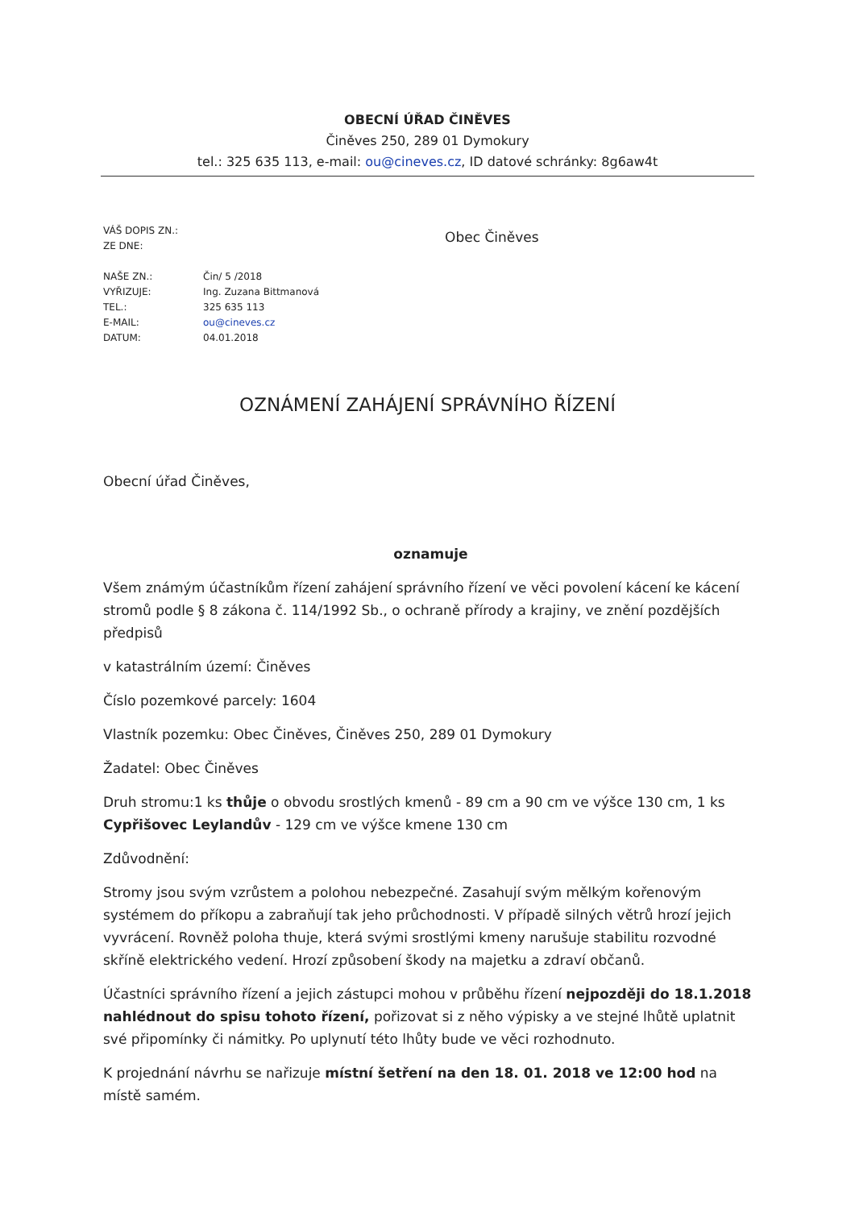OBECNÍ ÚŘAD ČINĚVES
Činěves 250, 289 01 Dymokury
tel.: 325 635 113, e-mail: ou@cineves.cz, ID datové schránky: 8g6aw4t
VÁŠ DOPIS ZN.:
ZE DNE:
NAŠE ZN.:
VYŘIZUJE:
TEL.:
E-MAIL:
DATUM:
Čin/ 5 /2018
Ing. Zuzana Bittmanová
325 635 113
ou@cineves.cz
04.01.2018
Obec Činěves
OZNÁMENÍ ZAHÁJENÍ SPRÁVNÍHO ŘÍZENÍ
Obecní úřad Činěves,
oznamuje
Všem známým účastníkům řízení zahájení správního řízení ve věci povolení kácení ke kácení stromů podle § 8 zákona č. 114/1992 Sb., o ochraně přírody a krajiny, ve znění pozdějších předpisů
v katastrálním území: Činěves
Číslo pozemkové parcely: 1604
Vlastník pozemku: Obec Činěves, Činěves 250, 289 01 Dymokury
Žadatel: Obec Činěves
Druh stromu:1 ks thůje o obvodu srostlých kmenů - 89 cm a 90 cm ve výšce 130 cm, 1 ks Cypřišovec Leylandův - 129 cm ve výšce kmene 130 cm
Zdůvodnění:
Stromy jsou svým vzrůstem a polohou nebezpečné. Zasahují svým mělkým kořenovým systémem do příkopu a zabraňují tak jeho průchodnosti. V případě silných větrů hrozí jejich vyvrácení. Rovněž poloha thuje, která svými srostlými kmeny narušuje stabilitu rozvodné skříně elektrického vedení. Hrozí způsobení škody na majetku a zdraví občanů.
Účastníci správního řízení a jejich zástupci mohou v průběhu řízení nejpozději do 18.1.2018 nahlédnout do spisu tohoto řízení, pořizovat si z něho výpisky a ve stejné lhůtě uplatnit své připomínky či námitky. Po uplynutí této lhůty bude ve věci rozhodnuto.
K projednání návrhu se nařizuje místní šetření na den 18. 01. 2018 ve 12:00 hod na místě samém.